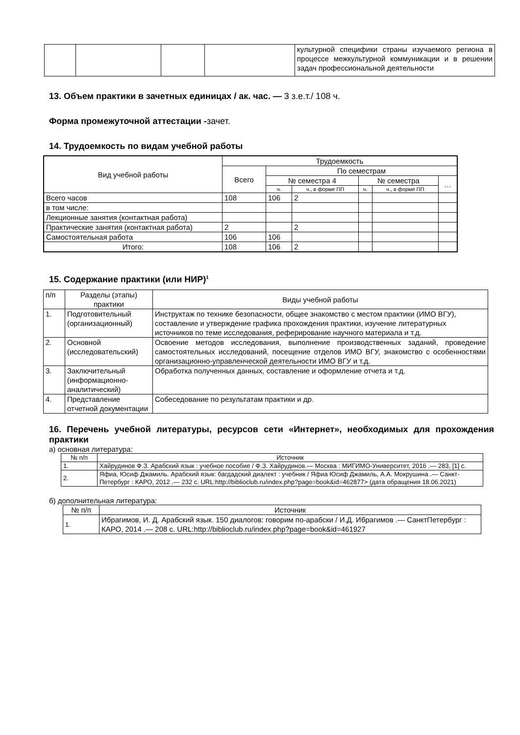| | | | | культурной специфики страны изучаемого региона в процессе межкультурной коммуникации и в решении задач профессиональной деятельности |
13. Объем практики в зачетных единицах / ак. час. — 3 з.е.т./ 108 ч.
Форма промежуточной аттестации -зачет.
14. Трудоемкость по видам учебной работы
| Вид учебной работы | Трудоемкость | | | | | |
| --- | --- | --- | --- | --- | --- | --- |
| | Всего | По семестрам | | | | |
| | | № семестра 4 | | № семестра | | … |
| | | ч. | ч., в форме ПП | ч. | ч., в форме ПП | |
| Всего часов | 108 | 106 | 2 | | | |
| в том числе: | | | | | | |
| Лекционные занятия (контактная работа) | | | | | | |
| Практические занятия (контактная работа) | 2 | | 2 | | | |
| Самостоятельная работа | 106 | 106 | | | | |
| Итого: | 108 | 106 | 2 | | | |
15. Содержание практики (или НИР)<sup>1</sup>
| п/п | Разделы (этапы) практики | Виды учебной работы |
| 1. | Подготовительный (организационный) | Инструктаж по технике безопасности, общее знакомство с местом практики (ИМО ВГУ), составление и утверждение графика прохождения практики, изучение литературных источников по теме исследования, реферирование научного материала и т.д. |
| 2. | Основной (исследовательский) | Освоение методов исследования, выполнение производственных заданий, проведение самостоятельных исследований, посещение отделов ИМО ВГУ, знакомство с особенностями организационно-управленческой деятельности ИМО ВГУ и т.д. |
| 3. | Заключительный (информационно-аналитический) | Обработка полученных данных, составление и оформление отчета и т.д. |
| 4. | Представление отчетной документации | Собеседование по результатам практики и др. |
16. Перечень учебной литературы, ресурсов сети «Интернет», необходимых для прохождения практики
а) основная литература:
| № п/п | Источник |
| 1. | Хайрудинов Ф.З. Арабский язык : учебное пособие / Ф.З. Хайрудинов.— Москва : МИГИМО-Университет, 2016 .— 283, [1] с. |
| 2. | Яфиа, Юсиф Джамиль. Арабский язык: багдадский диалект : учебник / Яфиа Юсиф Джамиль, А.А. Мокрушина .— Санкт-Петербург : КАРО, 2012 .— 232 с. URL:http://biblioclub.ru/index.php?page=book&id=462877> (дата обращения 18.06.2021) |
б) дополнительная литература:
| № п/п | Источник |
| 1. | Ибрагимов, И. Д. Арабский язык. 150 диалогов: говорим по-арабски / И.Д. Ибрагимов .— СанктПетербург : КАРО, 2014 .— 208 с. URL:http://biblioclub.ru/index.php?page=book&id=461927 |